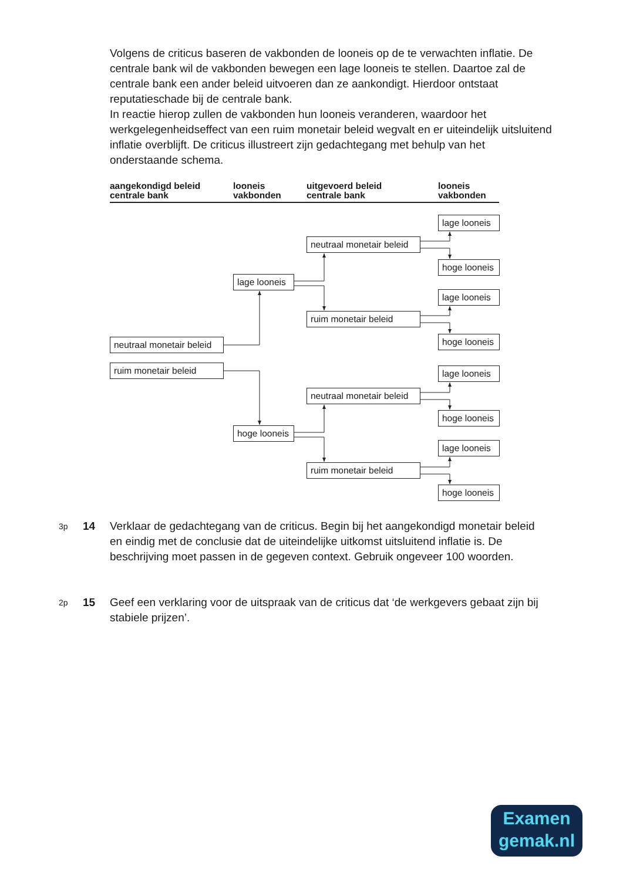Volgens de criticus baseren de vakbonden de looneis op de te verwachten inflatie. De centrale bank wil de vakbonden bewegen een lage looneis te stellen. Daartoe zal de centrale bank een ander beleid uitvoeren dan ze aankondigt. Hierdoor ontstaat reputatieschade bij de centrale bank.
In reactie hierop zullen de vakbonden hun looneis veranderen, waardoor het werkgelegenheidseffect van een ruim monetair beleid wegvalt en er uiteindelijk uitsluitend inflatie overblijft. De criticus illustreert zijn gedachtegang met behulp van het onderstaande schema.
aangekondigd beleid
centrale bank
looneis
vakbonden
uitgevoerd beleid
centrale bank
looneis
vakbonden
neutraal monetair beleid
ruim monetair beleid
lage looneis
hoge looneis
neutraal monetair beleid
ruim monetair beleid
neutraal monetair beleid
ruim monetair beleid
lage looneis
hoge looneis
lage looneis
hoge looneis
lage looneis
hoge looneis
lage looneis
hoge looneis
3p
14 Verklaar de gedachtegang van de criticus. Begin bij het aangekondigd monetair beleid en eindig met de conclusie dat de uiteindelijke uitkomst uitsluitend inflatie is. De beschrijving moet passen in de gegeven context. Gebruik ongeveer 100 woorden.
2p
15 Geef een verklaring voor de uitspraak van de criticus dat ‘de werkgevers gebaat zijn bij stabiele prijzen’.
Examen
gemak.nl